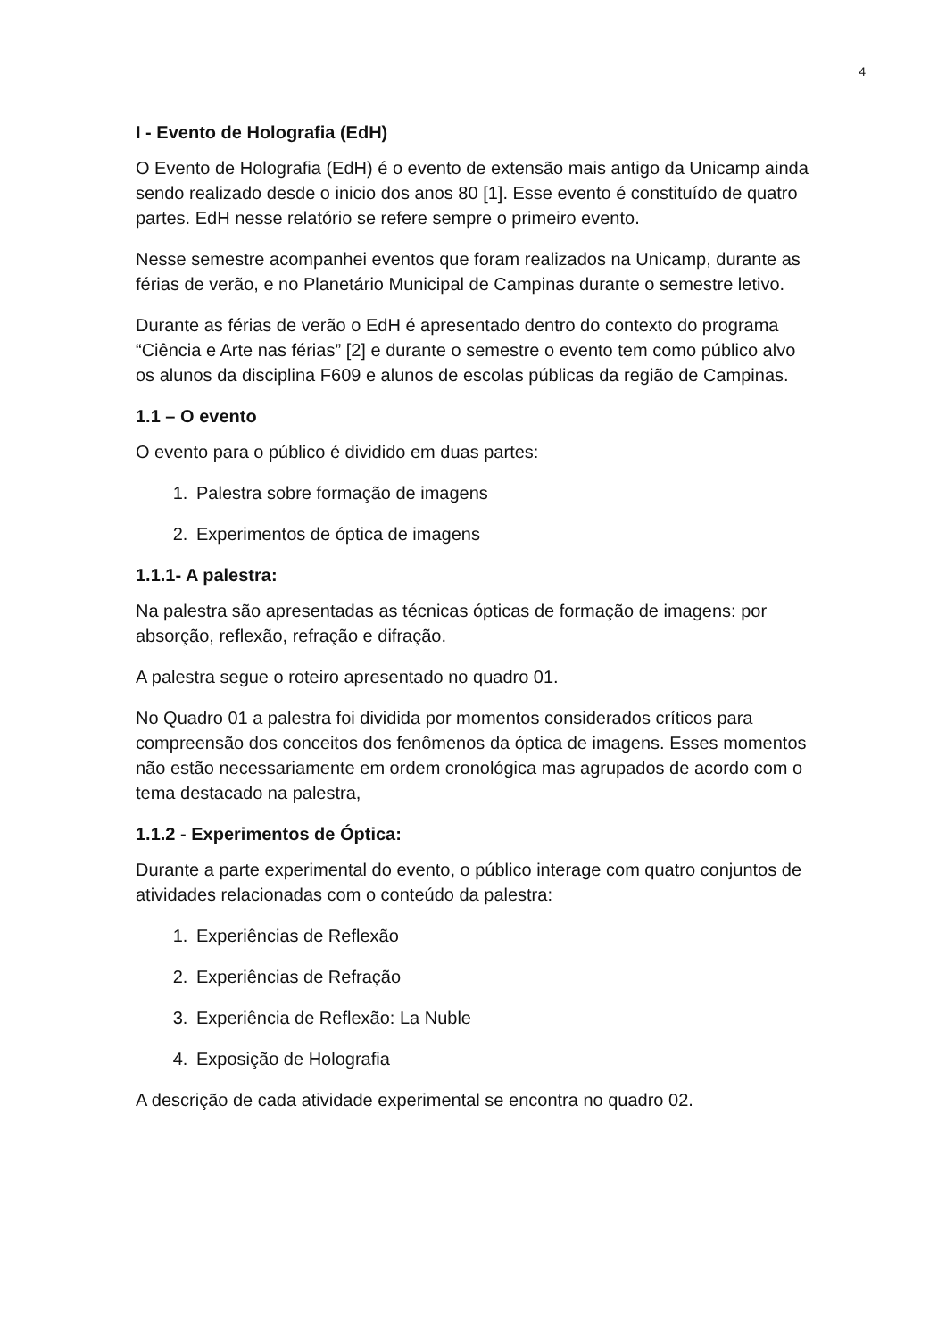4
I - Evento de Holografia (EdH)
O Evento de Holografia (EdH) é o evento de extensão mais antigo da Unicamp ainda sendo realizado desde o inicio dos anos 80 [1]. Esse evento é constituído de quatro partes. EdH nesse relatório se refere sempre o primeiro evento.
Nesse semestre acompanhei eventos que foram realizados na Unicamp, durante as férias de verão, e no Planetário Municipal de Campinas durante o semestre letivo.
Durante as férias de verão o EdH é apresentado dentro do contexto do programa “Ciência e Arte nas férias” [2] e durante o semestre o evento tem como público alvo os alunos da disciplina F609 e alunos de escolas públicas da região de Campinas.
1.1 – O evento
O evento para o público é dividido em duas partes:
1. Palestra sobre formação de imagens
2. Experimentos de óptica de imagens
1.1.1- A palestra:
Na palestra são apresentadas as técnicas ópticas de formação de imagens: por absorção, reflexão, refração e difração.
A palestra segue o roteiro apresentado no quadro 01.
No Quadro 01 a palestra foi dividida por momentos considerados críticos para compreensão dos conceitos dos fenômenos da óptica de imagens. Esses momentos não estão necessariamente em ordem cronológica mas agrupados de acordo com o tema destacado na palestra,
1.1.2 - Experimentos de Óptica:
Durante a parte experimental do evento, o público interage com quatro conjuntos de atividades relacionadas com o conteúdo da palestra:
1. Experiências de Reflexão
2. Experiências de Refração
3. Experiência de Reflexão: La Nuble
4. Exposição de Holografia
A descrição de cada atividade experimental se encontra no quadro 02.